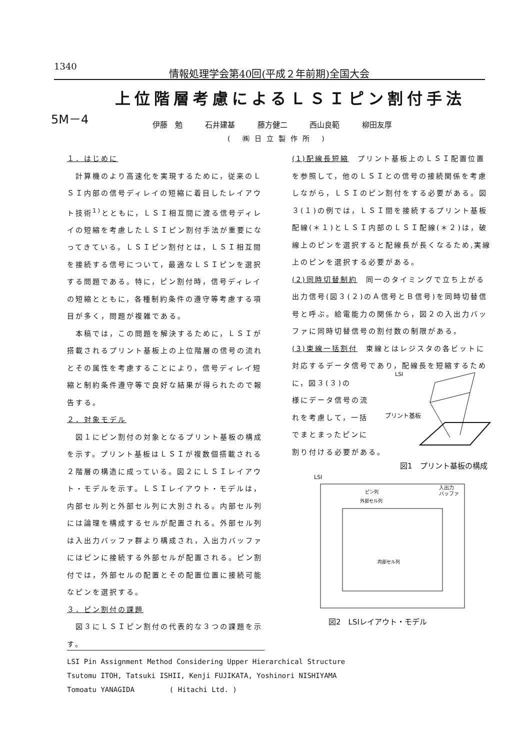1340 情報処理学会第40回(平成２年前期)全国大会
上位階層考慮によるＬＳＩピン割付手法
5M－4
伊藤　勉 石井建基 藤方健二 西山良範 柳田友厚
( ㈱日立製作所 )
１．はじめに
　計算機のより高速化を実現するために，従来のＬＳＩ内部の信号ディレイの短縮に着目したレイアウト技術<sup>1)</sup>とともに，ＬＳＩ相互間に渡る信号ディレイの短縮を考慮したＬＳＩピン割付手法が重要になってきている。ＬＳＩピン割付とは，ＬＳＩ相互間を接続する信号について，最適なＬＳＩピンを選択する問題である。特に，ピン割付時，信号ディレイの短縮とともに，各種制約条件の遵守等考慮する項目が多く，問題が複雑である。
　本稿では，この問題を解決するために，ＬＳＩが搭載されるプリント基板上の上位階層の信号の流れとその属性を考慮することにより，信号ディレイ短縮と制約条件遵守等で良好な結果が得られたので報告する。
２．対象モデル
　図１にピン割付の対象となるプリント基板の構成を示す。プリント基板はＬＳＩが複数個搭載される２階層の構造に成っている。図２にＬＳＩレイアウト・モデルを示す。ＬＳＩレイアウト・モデルは，内部セル列と外部セル列に大別される。内部セル列には論理を構成するセルが配置される。外部セル列は入出力バッファ群より構成され，入出力バッファにはピンに接続する外部セルが配置される。ピン割付では，外部セルの配置とその配置位置に接続可能なピンを選択する。
３．ピン割付の課題
　図３にＬＳＩピン割付の代表的な３つの課題を示す。
(1)配線長短縮　プリント基板上のＬＳＩ配置位置を参照して，他のＬＳＩとの信号の接続関係を考慮しながら，ＬＳＩのピン割付をする必要がある。図３(１)の例では，ＬＳＩ間を接続するプリント基板配線(＊１)とＬＳＩ内部のＬＳＩ配線(＊２)は，破線上のピンを選択すると配線長が長くなるため,実線上のピンを選択する必要がある。
(2)同時切替制約　同一のタイミングで立ち上がる出力信号(図３(２)のＡ信号とＢ信号)を同時切替信号と呼ぶ。給電能力の関係から，図２の入出力バッファに同時切替信号の割付数の制限がある。
(3)束線一括割付　束線とはレジスタの各ビットに対応するデータ信号であり，配線長を短縮するために，図３(３)の
様にデータ信号の流
れを考慮して，一括
でまとまったピンに
割り付ける必要がある。
LSI
プリント基板
図1　プリント基板の構成
LSI
内部セル列
外部セル列
ピン列
入出力
バッファ
図2　LSIレイアウト・モデル
LSI Pin Assignment Method Considering Upper Hierarchical Structure
Tsutomu ITOH, Tatsuki ISHII, Kenji FUJIKATA, Yoshinori NISHIYAMA
Tomoatu YANAGIDA　　　　　( Hitachi Ltd. )